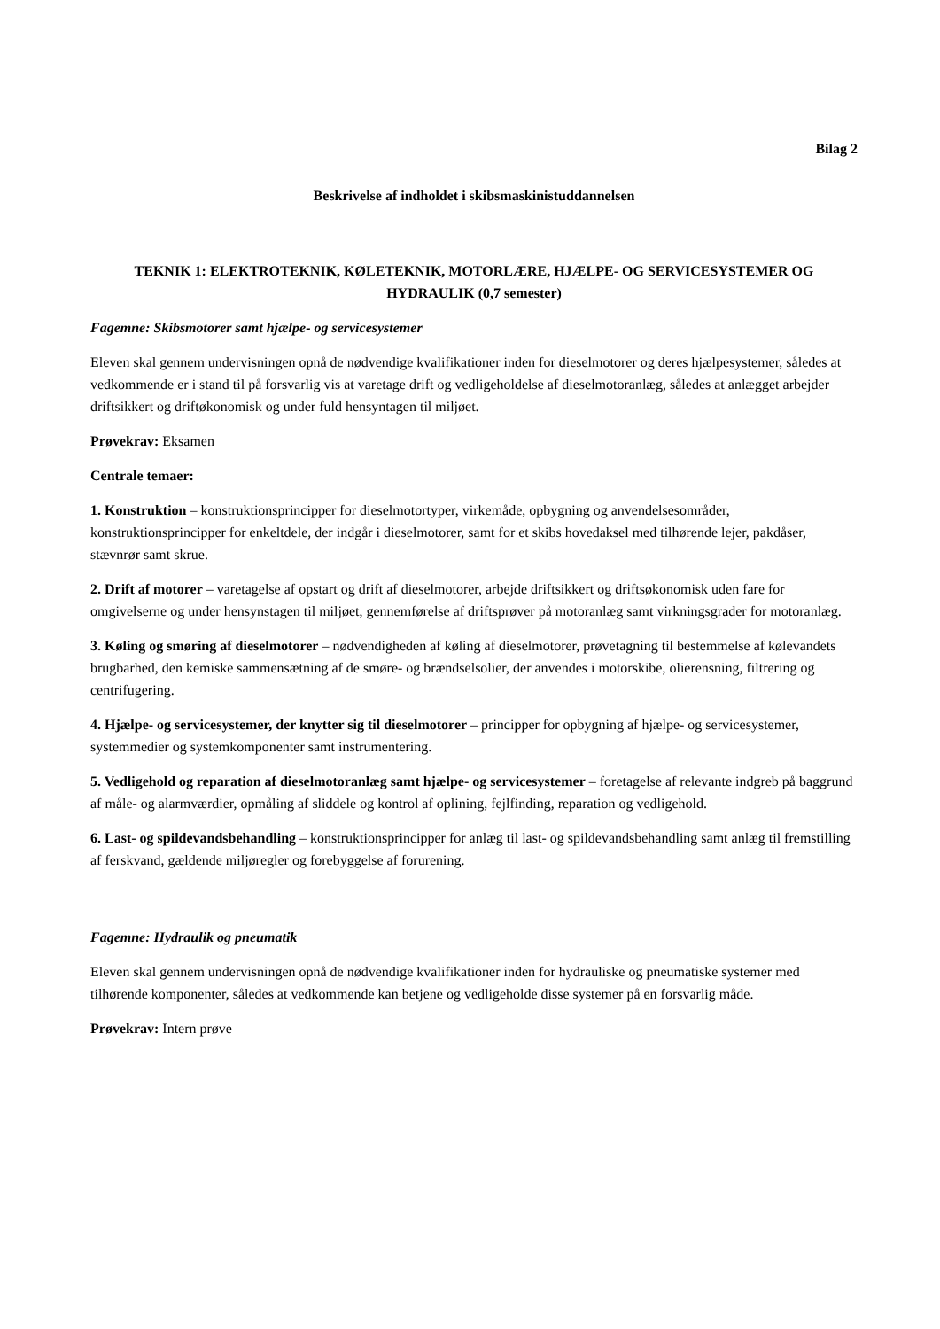Bilag 2
Beskrivelse af indholdet i skibsmaskinistuddannelsen
TEKNIK 1: ELEKTROTEKNIK, KØLETEKNIK, MOTORLÆRE, HJÆLPE- OG SERVICESYSTEMER OG HYDRAULIK (0,7 semester)
Fagemne: Skibsmotorer samt hjælpe- og servicesystemer
Eleven skal gennem undervisningen opnå de nødvendige kvalifikationer inden for dieselmotorer og deres hjælpesystemer, således at vedkommende er i stand til på forsvarlig vis at varetage drift og vedligeholdelse af dieselmotoranlæg, således at anlægget arbejder driftsikkert og driftøkonomisk og under fuld hensyntagen til miljøet.
Prøvekrav: Eksamen
Centrale temaer:
1. Konstruktion – konstruktionsprincipper for dieselmotortyper, virkemåde, opbygning og anvendelsesområder, konstruktionsprincipper for enkeltdele, der indgår i dieselmotorer, samt for et skibs hovedaksel med tilhørende lejer, pakdåser, stævnrør samt skrue.
2. Drift af motorer – varetagelse af opstart og drift af dieselmotorer, arbejde driftsikkert og driftsøkonomisk uden fare for omgivelserne og under hensynstagen til miljøet, gennemførelse af driftsprøver på motoranlæg samt virkningsgrader for motoranlæg.
3. Køling og smøring af dieselmotorer – nødvendigheden af køling af dieselmotorer, prøvetagning til bestemmelse af kølevandets brugbarhed, den kemiske sammensætning af de smøre- og brændselsolier, der anvendes i motorskibe, olierensning, filtrering og centrifugering.
4. Hjælpe- og servicesystemer, der knytter sig til dieselmotorer – principper for opbygning af hjælpe- og servicesystemer, systemmedier og systemkomponenter samt instrumentering.
5. Vedligehold og reparation af dieselmotoranlæg samt hjælpe- og servicesystemer – foretagelse af relevante indgreb på baggrund af måle- og alarmværdier, opmåling af sliddele og kontrol af oplining, fejlfinding, reparation og vedligehold.
6. Last- og spildevandsbehandling – konstruktionsprincipper for anlæg til last- og spildevandsbehandling samt anlæg til fremstilling af ferskvand, gældende miljøregler og forebyggelse af forurening.
Fagemne: Hydraulik og pneumatik
Eleven skal gennem undervisningen opnå de nødvendige kvalifikationer inden for hydrauliske og pneumatiske systemer med tilhørende komponenter, således at vedkommende kan betjene og vedligeholde disse systemer på en forsvarlig måde.
Prøvekrav: Intern prøve